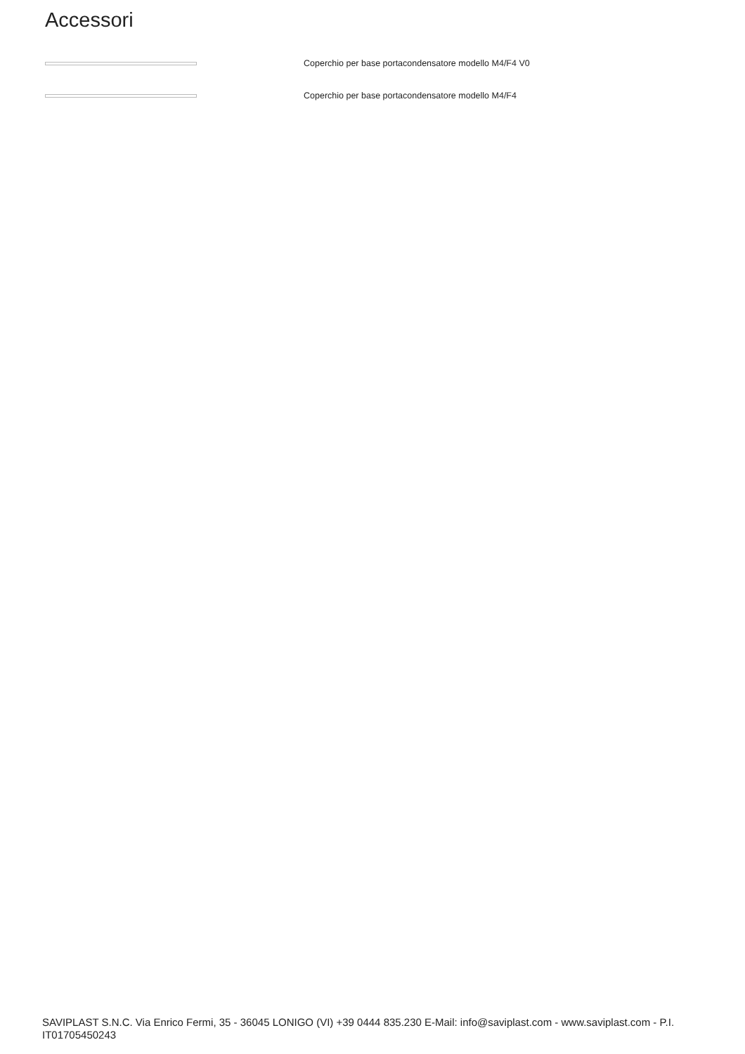Accessori
Coperchio per base portacondensatore modello M4/F4 V0
Coperchio per base portacondensatore modello M4/F4
SAVIPLAST S.N.C. Via Enrico Fermi, 35 - 36045 LONIGO (VI) +39 0444 835.230 E-Mail: info@saviplast.com - www.saviplast.com - P.I. IT01705450243